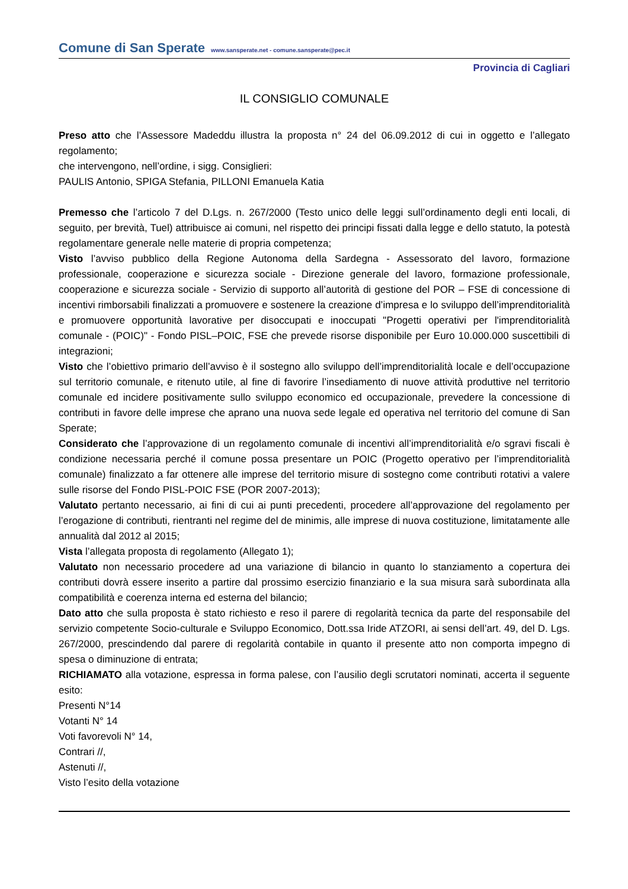Comune di San Sperate www.sansperate.net - comune.sansperate@pec.it
Provincia di Cagliari
IL CONSIGLIO COMUNALE
Preso atto che l’Assessore Madeddu illustra la proposta n° 24 del 06.09.2012 di cui in oggetto e l’allegato regolamento;
che intervengono, nell’ordine, i sigg. Consiglieri:
PAULIS Antonio, SPIGA Stefania, PILLONI Emanuela Katia
Premesso che l’articolo 7 del D.Lgs. n. 267/2000 (Testo unico delle leggi sull’ordinamento degli enti locali, di seguito, per brevità, Tuel) attribuisce ai comuni, nel rispetto dei principi fissati dalla legge e dello statuto, la potestà regolamentare generale nelle materie di propria competenza;
Visto l’avviso pubblico della Regione Autonoma della Sardegna - Assessorato del lavoro, formazione professionale, cooperazione e sicurezza sociale - Direzione generale del lavoro, formazione professionale, cooperazione e sicurezza sociale - Servizio di supporto all’autorità di gestione del POR – FSE di concessione di incentivi rimborsabili finalizzati a promuovere e sostenere la creazione d’impresa e lo sviluppo dell’imprenditorialità e promuovere opportunità lavorative per disoccupati e inoccupati "Progetti operativi per l'imprenditorialità comunale - (POIC)" - Fondo PISL–POIC, FSE che prevede risorse disponibile per Euro 10.000.000 suscettibili di integrazioni;
Visto che l’obiettivo primario dell’avviso è il sostegno allo sviluppo dell’imprenditorialità locale e dell’occupazione sul territorio comunale, e ritenuto utile, al fine di favorire l’insediamento di nuove attività produttive nel territorio comunale ed incidere positivamente sullo sviluppo economico ed occupazionale, prevedere la concessione di contributi in favore delle imprese che aprano una nuova sede legale ed operativa nel territorio del comune di San Sperate;
Considerato che l’approvazione di un regolamento comunale di incentivi all’imprenditorialità e/o sgravi fiscali è condizione necessaria perché il comune possa presentare un POIC (Progetto operativo per l’imprenditorialità comunale) finalizzato a far ottenere alle imprese del territorio misure di sostegno come contributi rotativi a valere sulle risorse del Fondo PISL-POIC FSE (POR 2007-2013);
Valutato pertanto necessario, ai fini di cui ai punti precedenti, procedere all’approvazione del regolamento per l’erogazione di contributi, rientranti nel regime del de minimis, alle imprese di nuova costituzione, limitatamente alle annualità dal 2012 al 2015;
Vista l’allegata proposta di regolamento (Allegato 1);
Valutato non necessario procedere ad una variazione di bilancio in quanto lo stanziamento a copertura dei contributi dovrà essere inserito a partire dal prossimo esercizio finanziario e la sua misura sarà subordinata alla compatibilità e coerenza interna ed esterna del bilancio;
Dato atto che sulla proposta è stato richiesto e reso il parere di regolarità tecnica da parte del responsabile del servizio competente Socio-culturale e Sviluppo Economico, Dott.ssa Iride ATZORI, ai sensi dell’art. 49, del D. Lgs. 267/2000, prescindendo dal parere di regolarità contabile in quanto il presente atto non comporta impegno di spesa o diminuzione di entrata;
RICHIAMATO alla votazione, espressa in forma palese, con l’ausilio degli scrutatori nominati, accerta il seguente esito:
Presenti N°14
Votanti N° 14
Voti favorevoli N° 14,
Contrari //,
Astenuti //,
Visto l’esito della votazione